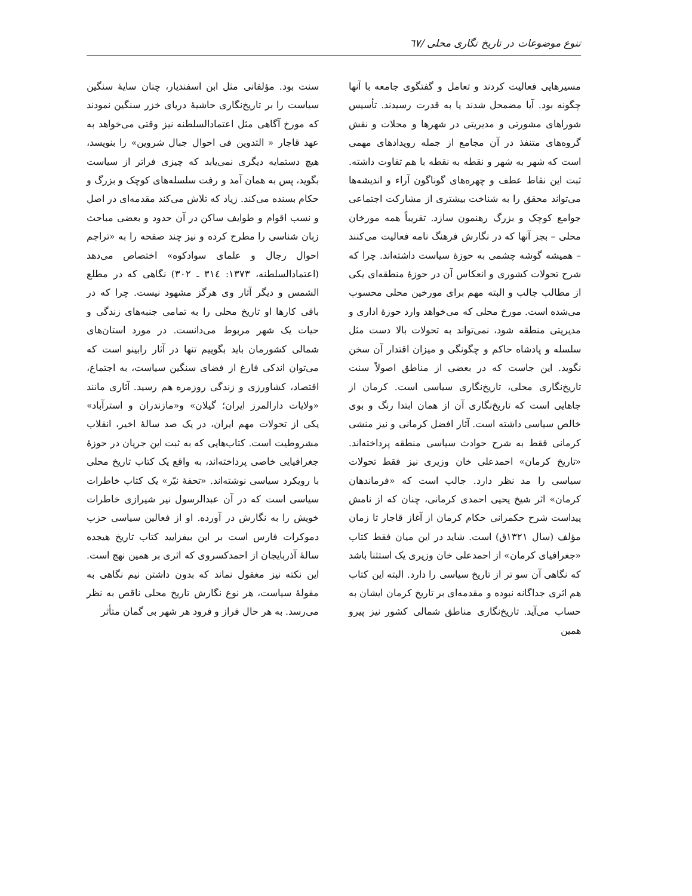تنوع موضوعات در تاریخ نگاری محلی /٦٧
مسیرهایی فعالیت کردند و تعامل و گفتگوی جامعه با آنها چگونه بود. آیا مضمحل شدند یا به قدرت رسیدند. تأسیس شوراهای مشورتی و مدیریتی در شهرها و محلات و نقش گروه‌های متنفذ در آن مجامع از جمله رویدادهای مهمی است که شهر به شهر و نقطه به نقطه با هم تفاوت داشته. ثبت این نقاط عطف و چهره‌های گوناگون آراء و اندیشه‌ها می‌تواند محقق را به شناخت بیشتری از مشارکت اجتماعی جوامع کوچک و بزرگ رهنمون سازد. تقریباً همه مورخان محلی – بجز آنها که در نگارش فرهنگ نامه فعالیت می‌کنند – همیشه گوشه چشمی به حوزهٔ سیاست داشته‌اند. چرا که شرح تحولات کشوری و انعکاس آن در حوزهٔ منطقه‌ای یکی از مطالب جالب و البته مهم برای مورخین محلی محسوب می‌شده است. مورخ محلی که می‌خواهد وارد حوزهٔ اداری و مدیریتی منطقه شود، نمی‌تواند به تحولات بالا دست مثل سلسله و پادشاه حاکم و چگونگی و میزان اقتدار آن سخن نگوید. این جاست که در بعضی از مناطق اصولاً سنت تاریخ‌نگاری محلی، تاریخ‌نگاری سیاسی است. کرمان از جاهایی است که تاریخ‌نگاری آن از همان ابتدا رنگ و بوی خالص سیاسی داشته است. آثار افضل کرمانی و نیز منشی کرمانی فقط به شرح حوادث سیاسی منطقه پرداخته‌اند. «تاریخ کرمان» احمدعلی خان وزیری نیز فقط تحولات سیاسی را مد نظر دارد. جالب است که «فرماندهان کرمان» اثر شیخ یحیی احمدی کرمانی، چنان که از نامش پیداست شرح حکمرانی حکام کرمان از آغاز قاجار تا زمان مؤلف (سال ١٣٢١ق) است. شاید در این میان فقط کتاب «جغرافیای کرمان» از احمدعلی خان وزیری یک استثنا باشد که نگاهی آن سو تر از تاریخ سیاسی را دارد. البته این کتاب هم اثری جداگانه نبوده و مقدمه‌ای بر تاریخ کرمان ایشان به حساب می‌آید. تاریخ‌نگاری مناطق شمالی کشور نیز پیرو همین
سنت بود. مؤلفانی مثل ابن اسفندیار، چنان سایهٔ سنگین سیاست را بر تاریخ‌نگاری حاشیهٔ دریای خزر سنگین نمودند که مورخ آگاهی مثل اعتمادالسلطنه نیز وقتی می‌خواهد به عهد قاجار « التدوین فی احوال جبال شروین» را بنویسد، هیچ دستمایه دیگری نمی‌یابد که چیزی فراتر از سیاست بگوید، پس به همان آمد و رفت سلسله‌های کوچک و بزرگ و حکام بسنده می‌کند. زیاد که تلاش می‌کند مقدمه‌ای در اصل و نسب اقوام و طوایف ساکن در آن حدود و بعضی مباحث زبان شناسی را مطرح کرده و نیز چند صفحه را به «تراجم احوال رجال و علمای سوادکوه» اختصاص می‌دهد (اعتمادالسلطنه، ١٣٧٣: ٣١٤ ـ ٣٠٢) نگاهی که در مطلع الشمس و دیگر آثار وی هرگز مشهود نیست. چرا که در باقی کارها او تاریخ محلی را به تمامی جنبه‌های زندگی و حیات یک شهر مربوط می‌دانست. در مورد استان‌های شمالی کشورمان باید بگوییم تنها در آثار رابینو است که می‌توان اندکی فارغ از فضای سنگین سیاست، به اجتماع، اقتصاد، کشاورزی و زندگی روزمره هم رسید. آثاری مانند «ولایات دارالمرز ایران؛ گیلان» و«مازندران و استرآباد» یکی از تحولات مهم ایران، در یک صد سالهٔ اخیر، انقلاب مشروطیت است. کتاب‌هایی که به ثبت این جریان در حوزهٔ جغرافیایی خاصی پرداخته‌اند، به واقع یک کتاب تاریخ محلی با رویکرد سیاسی نوشته‌اند. «تحفهٔ نیّر» یک کتاب خاطرات سیاسی است که در آن عبدالرسول نیر شیرازی خاطرات خویش را به نگارش در آورده. او از فعالین سیاسی حزب دموکرات فارس است بر این بیفزایید کتاب تاریخ هیجده سالهٔ آذربایجان از احمدکسروی که اثری بر همین نهج است. این نکته نیز مغفول نماند که بدون داشتن نیم نگاهی به مقولهٔ سیاست، هر نوع نگارش تاریخ محلی ناقص به نظر می‌رسد. به هر حال فراز و فرود هر شهر بی گمان متأثر